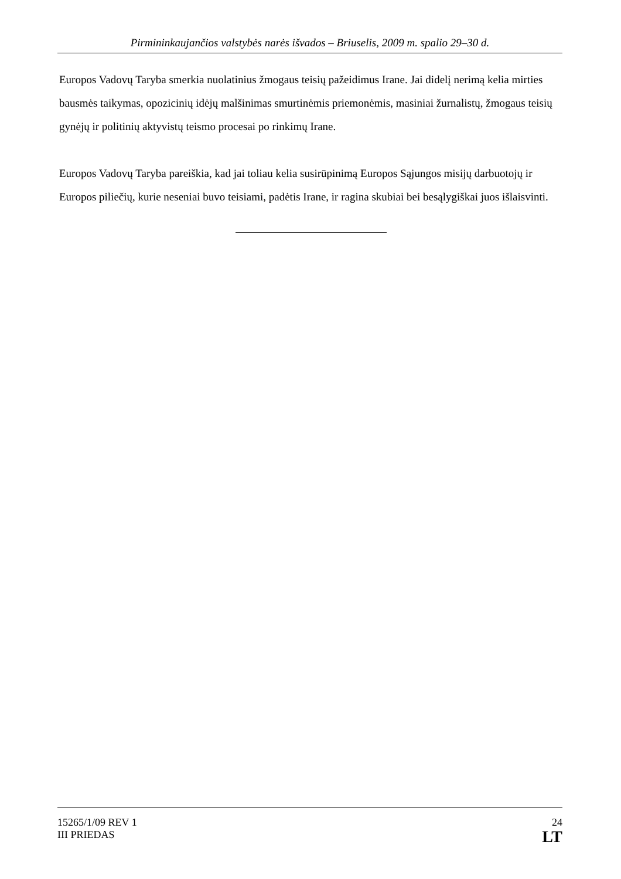Pirmininkaujančios valstybės narės išvados – Briuselis, 2009 m. spalio 29–30 d.
Europos Vadovų Taryba smerkia nuolatinius žmogaus teisių pažeidimus Irane. Jai didelį nerimą kelia mirties bausmės taikymas, opozicinių idėjų malšinimas smurtinėmis priemonėmis, masiniai žurnalistų, žmogaus teisių gynėjų ir politinių aktyvistų teismo procesai po rinkimų Irane.
Europos Vadovų Taryba pareiškia, kad jai toliau kelia susirūpinimą Europos Sąjungos misijų darbuotojų ir Europos piliečių, kurie neseniai buvo teisiami, padėtis Irane, ir ragina skubiai bei besąlygiškai juos išlaisvinti.
15265/1/09 REV 1
III PRIEDAS
24
LT